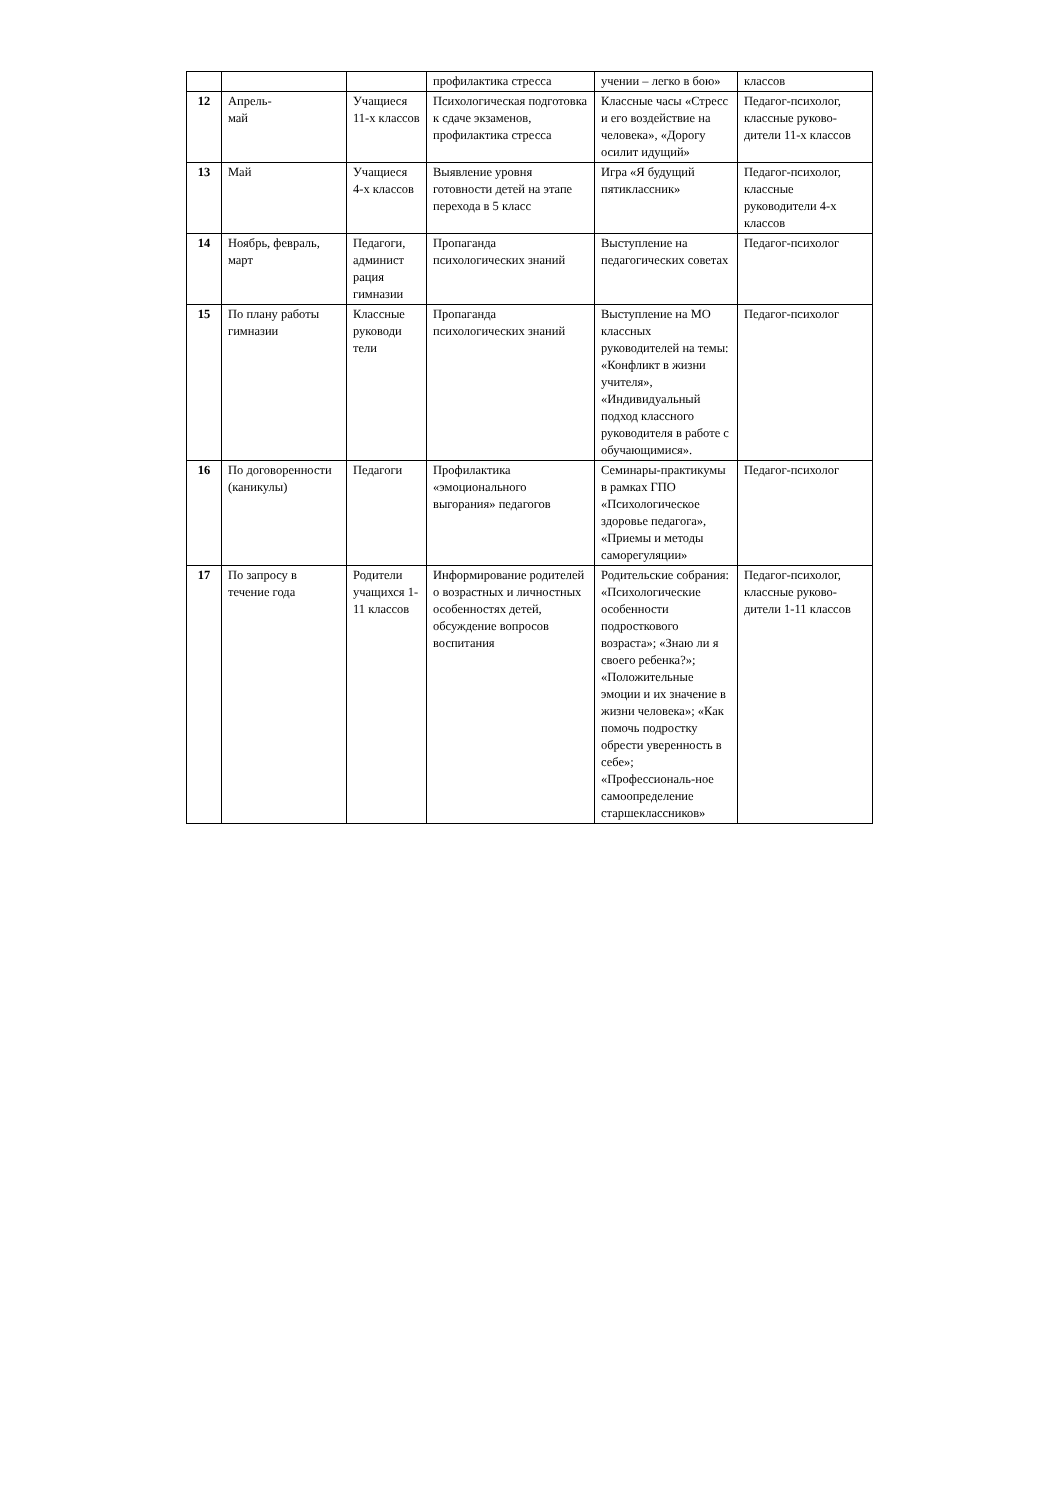| | | | профилактика стресса | учении – легко в бою» | классов |
| 12 | Апрель- май | Учащиеся 11-х классов | Психологическая подготовка к сдаче экзаменов, профилактика стресса | Классные часы «Стресс и его воздействие на человека», «Дорогу осилит идущий» | Педагог-психолог, классные руково-дители 11-х классов |
| 13 | Май | Учащиеся 4-х классов | Выявление уровня готовности детей на этапе перехода в 5 класс | Игра «Я будущий пятиклассник» | Педагог-психолог, классные руководители 4-х классов |
| 14 | Ноябрь, февраль, март | Педагоги, админист рация гимназии | Пропаганда психологических знаний | Выступление на педагогических советах | Педагог-психолог |
| 15 | По плану работы гимназии | Классные руководи тели | Пропаганда психологических знаний | Выступление на МО классных руководителей на темы: «Конфликт в жизни учителя», «Индивидуальный подход классного руководителя в работе с обучающимися». | Педагог-психолог |
| 16 | По договоренности (каникулы) | Педагоги | Профилактика «эмоционального выгорания» педагогов | Семинары-практикумы в рамках ГПО «Психологическое здоровье педагога», «Приемы и методы саморегуляции» | Педагог-психолог |
| 17 | По запросу в течение года | Родители учащихся 1-11 классов | Информирование родителей о возрастных и личностных особенностях детей, обсуждение вопросов воспитания | Родительские собрания: «Психологические особенности подросткового возраста»; «Знаю ли я своего ребенка?»; «Положительные эмоции и их значение в жизни человека»; «Как помочь подростку обрести уверенность в себе»; «Профессиональ-ное самоопределение старшеклассников» | Педагог-психолог, классные руково-дители 1-11 классов |